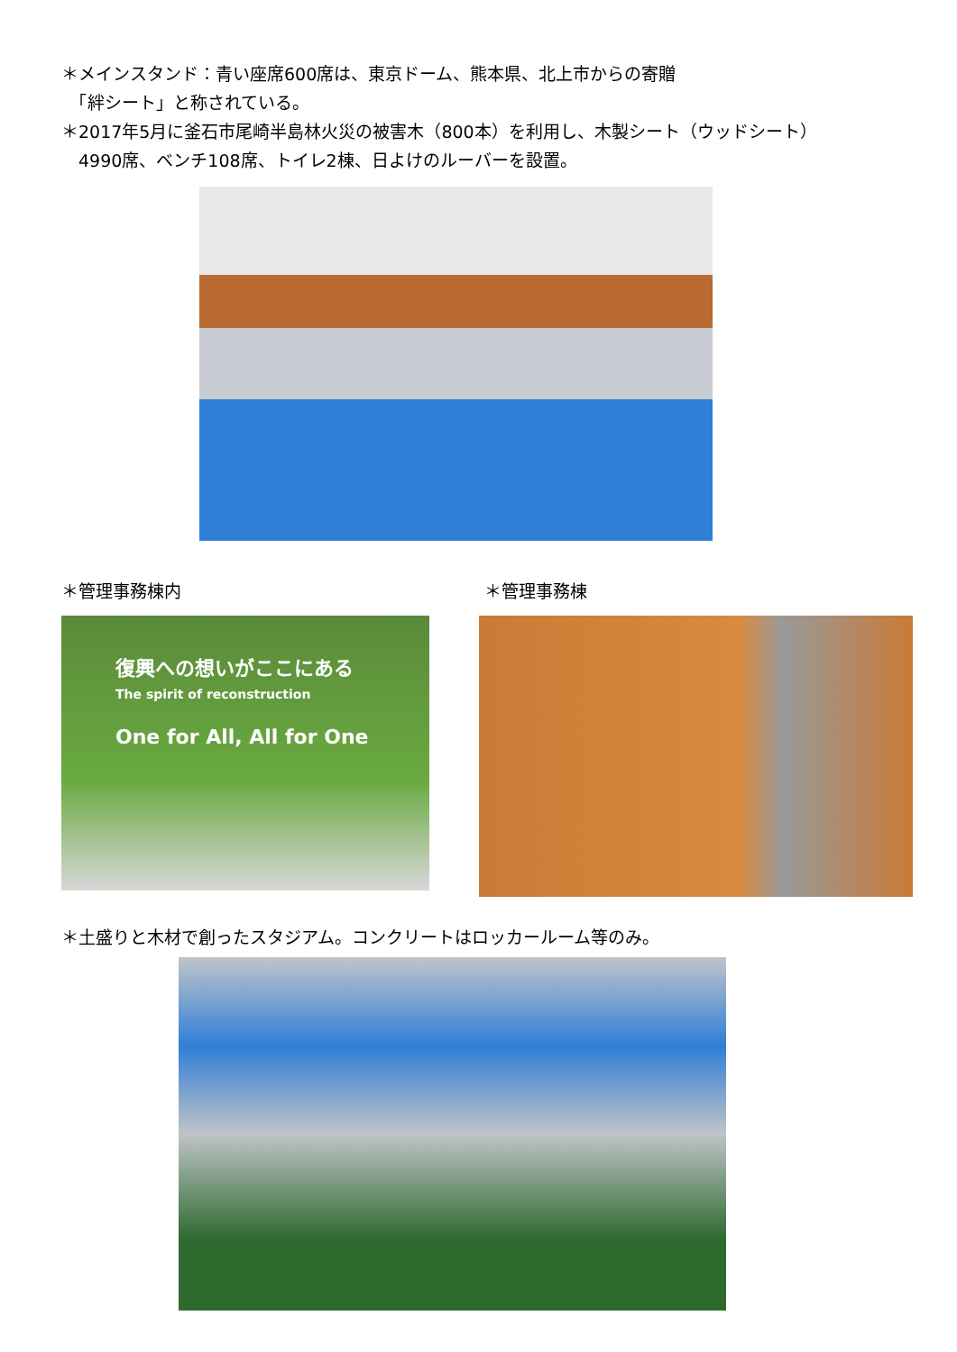＊メインスタンド：青い座席600席は、東京ドーム、熊本県、北上市からの寄贈
　「絆シート」と称されている。
＊2017年5月に釜石市尾崎半島林火災の被害木（800本）を利用し、木製シート（ウッドシート）
　4990席、ベンチ108席、トイレ2棟、日よけのルーバーを設置。
＊管理事務棟内 ＊管理事務棟
復興への想いがここにある
The spirit of reconstruction
One for All, All for One
＊土盛りと木材で創ったスタジアム。コンクリートはロッカールーム等のみ。